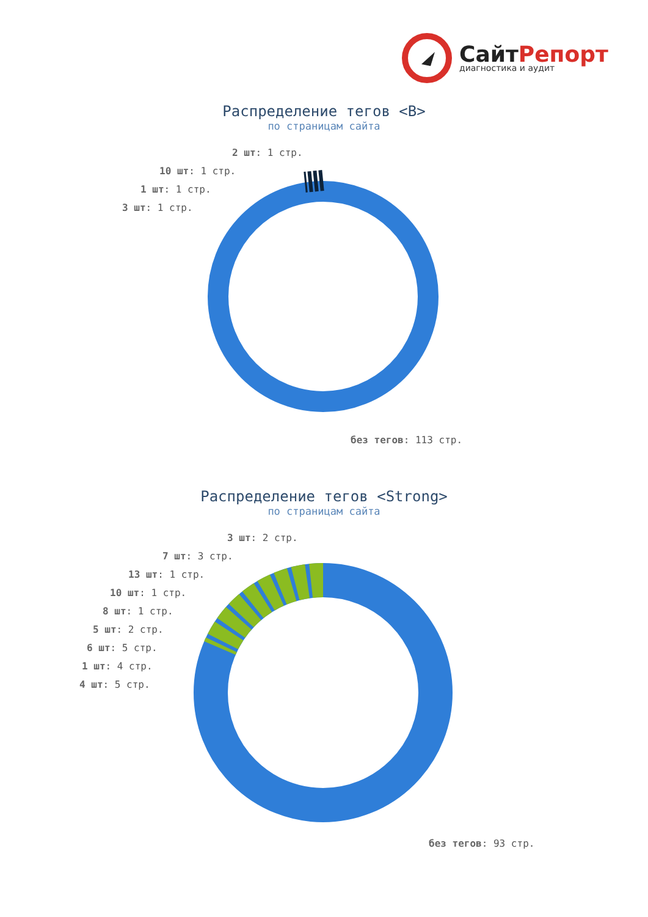СайтРепорт
диагностика и аудит
Распределение тегов <B>
по страницам сайта
2 шт: 1 стр.
10 шт: 1 стр.
1 шт: 1 стр.
3 шт: 1 стр.
без тегов: 113 стр.
Распределение тегов <Strong>
по страницам сайта
3 шт: 2 стр.
7 шт: 3 стр.
13 шт: 1 стр.
10 шт: 1 стр.
8 шт: 1 стр.
5 шт: 2 стр.
6 шт: 5 стр.
1 шт: 4 стр.
4 шт: 5 стр.
без тегов: 93 стр.